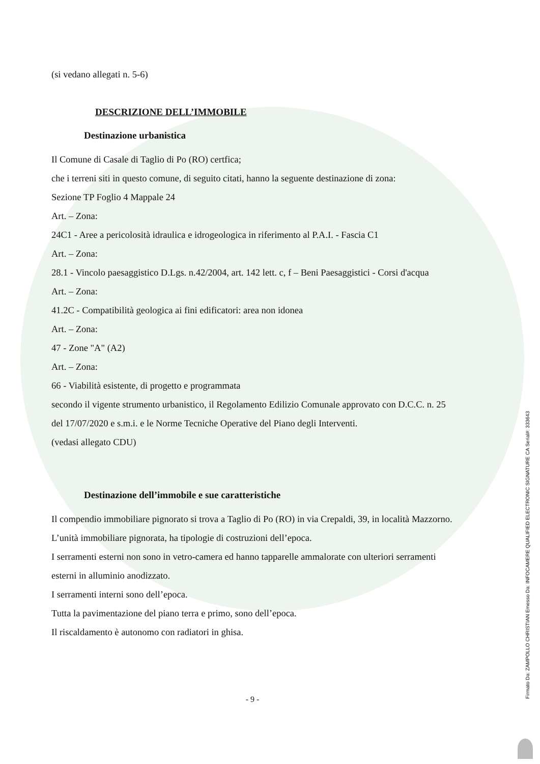(si vedano allegati n. 5-6)
DESCRIZIONE DELL’IMMOBILE
Destinazione urbanistica
Il Comune di Casale di Taglio di Po (RO) certfica;
che i terreni siti in questo comune, di seguito citati, hanno la seguente destinazione di zona:
Sezione TP Foglio 4 Mappale 24
Art. – Zona:
24C1 - Aree a pericolosità idraulica e idrogeologica in riferimento al P.A.I. - Fascia C1
Art. – Zona:
28.1 - Vincolo paesaggistico D.Lgs. n.42/2004, art. 142 lett. c, f – Beni Paesaggistici - Corsi d'acqua
Art. – Zona:
41.2C - Compatibilità geologica ai fini edificatori: area non idonea
Art. – Zona:
47 - Zone "A" (A2)
Art. – Zona:
66 - Viabilità esistente, di progetto e programmata
secondo il vigente strumento urbanistico, il Regolamento Edilizio Comunale approvato con D.C.C. n. 25 del 17/07/2020 e s.m.i. e le Norme Tecniche Operative del Piano degli Interventi.
(vedasi allegato CDU)
Destinazione dell’immobile e sue caratteristiche
Il compendio immobiliare pignorato si trova a Taglio di Po (RO) in via Crepaldi, 39, in località Mazzorno.
L’unità immobiliare pignorata, ha tipologie di costruzioni dell’epoca.
I serramenti esterni non sono in vetro-camera ed hanno tapparelle ammalorate con ulteriori serramenti esterni in alluminio anodizzato.
I serramenti interni sono dell’epoca.
Tutta la pavimentazione del piano terra e primo, sono dell’epoca.
Il riscaldamento è autonomo con radiatori in ghisa.
- 9 -
Firmato Da: ZAMPOLLO CHRISTIAN Emesso Da: INFOCAMERE QUALIFIED ELECTRONIC SIGNATURE CA Serial#: 333643